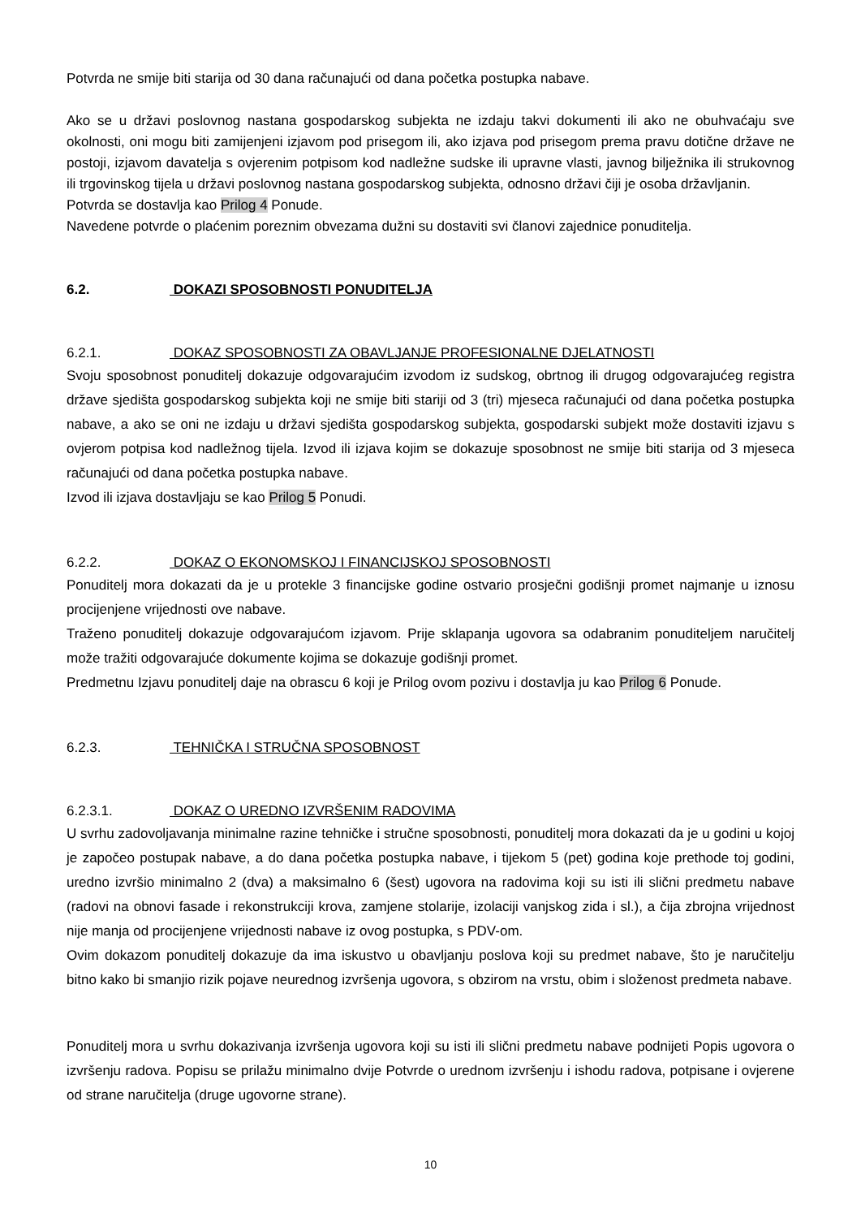Potvrda ne smije biti starija od 30 dana računajući od dana početka postupka nabave.
Ako se u državi poslovnog nastana gospodarskog subjekta ne izdaju takvi dokumenti ili ako ne obuhvaćaju sve okolnosti, oni mogu biti zamijenjeni izjavom pod prisegom ili, ako izjava pod prisegom prema pravu dotične države ne postoji, izjavom davatelja s ovjerenim potpisom kod nadležne sudske ili upravne vlasti, javnog bilježnika ili strukovnog ili trgovinskog tijela u državi poslovnog nastana gospodarskog subjekta, odnosno državi čiji je osoba državljanin.
Potvrda se dostavlja kao Prilog 4 Ponude.
Navedene potvrde o plaćenim poreznim obvezama dužni su dostaviti svi članovi zajednice ponuditelja.
6.2. DOKAZI SPOSOBNOSTI PONUDITELJA
6.2.1. DOKAZ SPOSOBNOSTI ZA OBAVLJANJE PROFESIONALNE DJELATNOSTI
Svoju sposobnost ponuditelj dokazuje odgovarajućim izvodom iz sudskog, obrtnog ili drugog odgovarajućeg registra države sjedišta gospodarskog subjekta koji ne smije biti stariji od 3 (tri) mjeseca računajući od dana početka postupka nabave, a ako se oni ne izdaju u državi sjedišta gospodarskog subjekta, gospodarski subjekt može dostaviti izjavu s ovjerom potpisa kod nadležnog tijela. Izvod ili izjava kojim se dokazuje sposobnost ne smije biti starija od 3 mjeseca računajući od dana početka postupka nabave.
Izvod ili izjava dostavljaju se kao Prilog 5 Ponudi.
6.2.2. DOKAZ O EKONOMSKOJ I FINANCIJSKOJ SPOSOBNOSTI
Ponuditelj mora dokazati da je u protekle 3 financijske godine ostvario prosječni godišnji promet najmanje u iznosu procijenjene vrijednosti ove nabave.
Traženo ponuditelj dokazuje odgovarajućom izjavom. Prije sklapanja ugovora sa odabranim ponuditeljem naručitelj može tražiti odgovarajuće dokumente kojima se dokazuje godišnji promet.
Predmetnu Izjavu ponuditelj daje na obrascu 6 koji je Prilog ovom pozivu i dostavlja ju kao Prilog 6 Ponude.
6.2.3. TEHNIČKA I STRUČNA SPOSOBNOST
6.2.3.1. DOKAZ O UREDNO IZVRŠENIM RADOVIMA
U svrhu zadovoljavanja minimalne razine tehničke i stručne sposobnosti, ponuditelj mora dokazati da je u godini u kojoj je započeo postupak nabave, a do dana početka postupka nabave, i tijekom 5 (pet) godina koje prethode toj godini, uredno izvršio minimalno 2 (dva) a maksimalno 6 (šest) ugovora na radovima koji su isti ili slični predmetu nabave (radovi na obnovi fasade i rekonstrukciji krova, zamjene stolarije, izolaciji vanjskog zida i sl.), a čija zbrojna vrijednost nije manja od procijenjene vrijednosti nabave iz ovog postupka, s PDV-om.
Ovim dokazom ponuditelj dokazuje da ima iskustvo u obavljanju poslova koji su predmet nabave, što je naručitelju bitno kako bi smanjio rizik pojave neurednog izvršenja ugovora, s obzirom na vrstu, obim i složenost predmeta nabave.
Ponuditelj mora u svrhu dokazivanja izvršenja ugovora koji su isti ili slični predmetu nabave podnijeti Popis ugovora o izvršenju radova. Popisu se prilažu minimalno dvije Potvrde o urednom izvršenju i ishodu radova, potpisane i ovjerene od strane naručitelja (druge ugovorne strane).
10